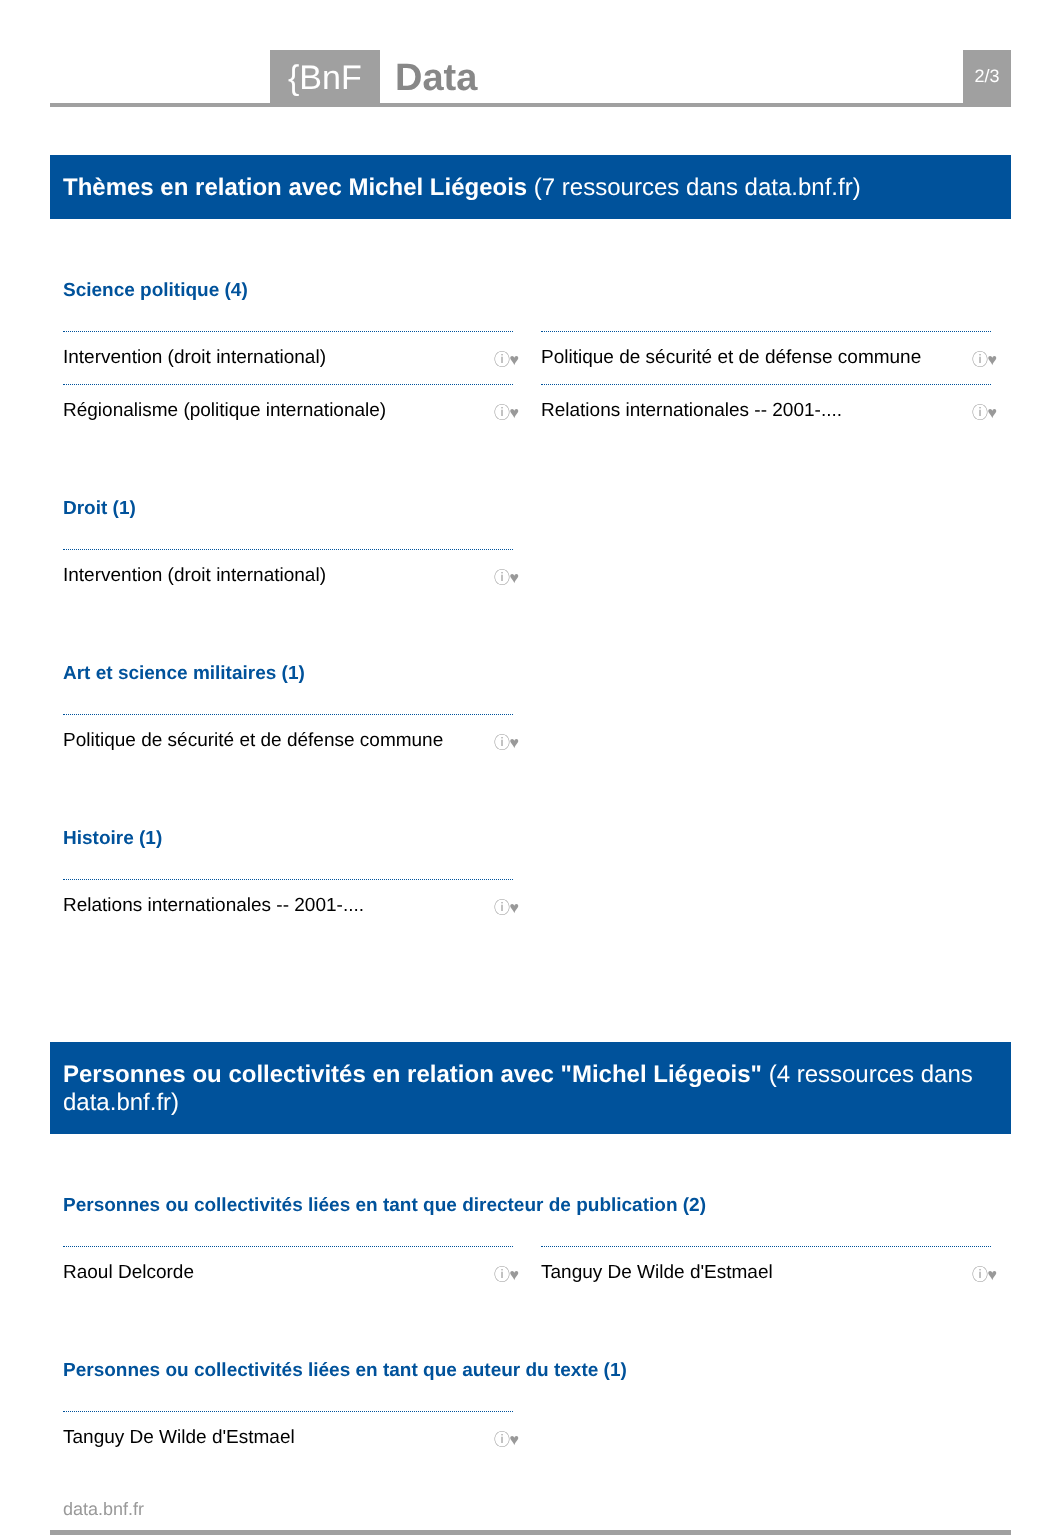{BnF Data 2/3
Thèmes en relation avec Michel Liégeois (7 ressources dans data.bnf.fr)
Science politique (4)
Intervention (droit international) ⓘ♥
Politique de sécurité et de défense commune ⓘ♥
Régionalisme (politique internationale) ⓘ♥
Relations internationales -- 2001-.... ⓘ♥
Droit (1)
Intervention (droit international) ⓘ♥
Art et science militaires (1)
Politique de sécurité et de défense commune ⓘ♥
Histoire (1)
Relations internationales -- 2001-.... ⓘ♥
Personnes ou collectivités en relation avec "Michel Liégeois" (4 ressources dans data.bnf.fr)
Personnes ou collectivités liées en tant que directeur de publication (2)
Raoul Delcorde ⓘ♥
Tanguy De Wilde d'Estmael ⓘ♥
Personnes ou collectivités liées en tant que auteur du texte (1)
Tanguy De Wilde d'Estmael ⓘ♥
data.bnf.fr